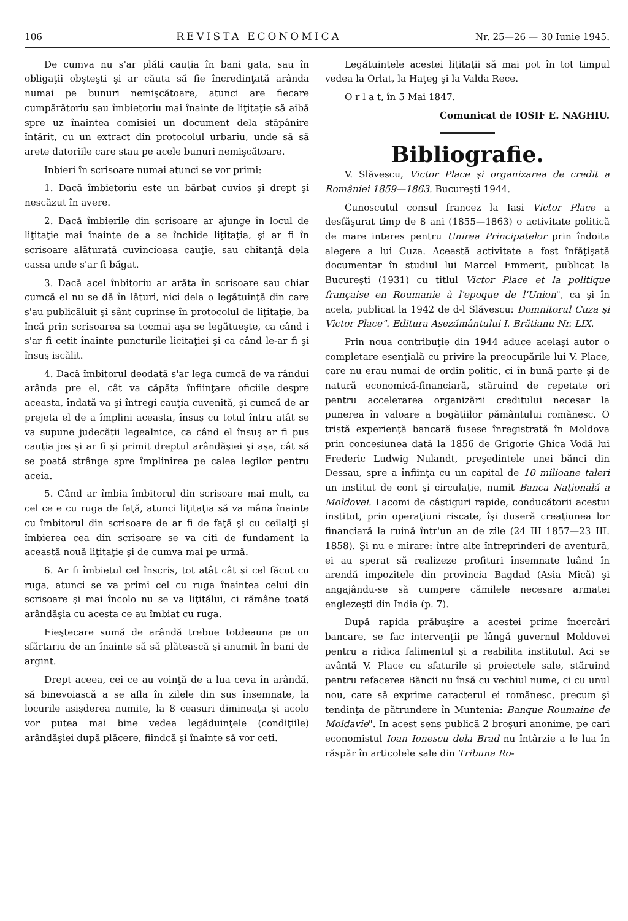106 REVISTA ECONOMICA Nr. 25—26 — 30 Iunie 1945.
De cumva nu s'ar plăti cauţia în bani gata, sau în obligaţii obşteşti şi ar căuta să fie încredinţată arânda numai pe bunuri nemişcătoare, atunci are fiecare cumpărătoriu sau îmbietoriu mai înainte de liţitaţie să aibă spre uz înaintea comisiei un document dela stăpânire întărit, cu un extract din protocolul urbariu, unde să să arete datoriile care stau pe acele bunuri nemişcătoare.
Inbieri în scrisoare numai atunci se vor primi:
1. Dacă îmbietoriu este un bărbat cuvios şi drept şi nescăzut în avere.
2. Dacă îmbierile din scrisoare ar ajunge în locul de liţitaţie mai înainte de a se închide liţitaţia, şi ar fi în scrisoare alăturată cuvincioasa cauţie, sau chitanţă dela cassa unde s'ar fi băgat.
3. Dacă acel înbitoriu ar arăta în scrisoare sau chiar cumcă el nu se dă în lături, nici dela o legătuinţă din care s'au publicăluit şi sânt cuprinse în protocolul de liţitaţie, ba încă prin scrisoarea sa tocmai aşa se legătueşte, ca când i s'ar fi cetit înainte puncturile licitaţiei şi ca când le-ar fi şi însuş iscălit.
4. Dacă îmbitorul deodată s'ar lega cumcă de va rândui arânda pre el, cât va căpăta înfiinţare oficiile despre aceasta, îndată va şi întregi cauţia cuvenită, şi cumcă de ar prejeta el de a împlini aceasta, însuş cu totul întru atât se va supune judecăţii legealnice, ca când el însuş ar fi pus cauţia jos şi ar fi şi primit dreptul arândăşiei şi aşa, cât să se poată strânge spre împlinirea pe calea legilor pentru aceia.
5. Când ar îmbia îmbitorul din scrisoare mai mult, ca cel ce e cu ruga de faţă, atunci liţitaţia să va mâna înainte cu îmbitorul din scrisoare de ar fi de faţă şi cu ceilalţi şi îmbierea cea din scrisoare se va citi de fundament la această nouă liţitaţie şi de cumva mai pe urmă.
6. Ar fi îmbietul cel înscris, tot atât cât şi cel făcut cu ruga, atunci se va primi cel cu ruga înaintea celui din scrisoare şi mai încolo nu se va liţitălui, ci rămâne toată arândăşia cu acesta ce au îmbiat cu ruga.
Fieştecare sumă de arândă trebue totdeauna pe un sfărtariu de an înainte să să plătească şi anumit în bani de argint.
Drept aceea, cei ce au voinţă de a lua ceva în arândă, să binevoiască a se afla în zilele din sus însemnate, la locurile asişderea numite, la 8 ceasuri dimineaţa şi acolo vor putea mai bine vedea legăduinţele (condiţiile) arândăşiei după plăcere, fiindcă şi înainte să vor ceti.
Legătuinţele acestei liţitaţii să mai pot în tot timpul vedea la Orlat, la Haţeg şi la Valda Rece.
O r l a t, în 5 Mai 1847.
Comunicat de IOSIF E. NAGHIU.
Bibliografie.
V. Slăvescu, Victor Place şi organizarea de credit a României 1859—1863. Bucureşti 1944.
Cunoscutul consul francez la Iaşi Victor Place a desfăşurat timp de 8 ani (1855—1863) o activitate politică de mare interes pentru Unirea Principatelor prin îndoita alegere a lui Cuza. Această activitate a fost înfăţişată documentar în studiul lui Marcel Emmerit, publicat la Bucureşti (1931) cu titlul Victor Place et la politique française en Roumanie à l'epoque de l'Union", ca şi în acela, publicat la 1942 de d-l Slăvescu: Domnitorul Cuza şi Victor Place". Editura Aşezământului I. Brătianu Nr. LIX.
Prin noua contribuţie din 1944 aduce acelaşi autor o completare esenţială cu privire la preocupările lui V. Place, care nu erau numai de ordin politic, ci în bună parte şi de natură economică-financiară, stăruind de repetate ori pentru accelerarea organizării creditului necesar la punerea în valoare a bogăţiilor pământului romănesc. O tristă experienţă bancară fusese înregistrată în Moldova prin concesiunea dată la 1856 de Grigorie Ghica Vodă lui Frederic Ludwig Nulandt, preşedintele unei bănci din Dessau, spre a înfiinţa cu un capital de 10 milioane taleri un institut de cont şi circulaţie, numit Banca Naţională a Moldovei. Lacomi de câştiguri rapide, conducătorii acestui institut, prin operaţiuni riscate, îşi duseră creaţiunea lor financiară la ruină într'un an de zile (24 III 1857—23 III. 1858). Şi nu e mirare: între alte întreprinderi de aventură, ei au sperat să realizeze profituri însemnate luând în arendă impozitele din provincia Bagdad (Asia Mică) şi angajându-se să cumpere cămilele necesare armatei englezeşti din India (p. 7).
După rapida prăbuşire a acestei prime încercări bancare, se fac intervenţii pe lângă guvernul Moldovei pentru a ridica falimentul şi a reabilita institutul. Aci se avântă V. Place cu sfaturile şi proiectele sale, stăruind pentru refacerea Băncii nu însă cu vechiul nume, ci cu unul nou, care să exprime caracterul ei romănesc, precum şi tendinţa de pătrundere în Muntenia: Banque Roumaine de Moldavie". In acest sens publică 2 broşuri anonime, pe cari economistul Ioan Ionescu dela Brad nu întârzie a le lua în răspăr în articolele sale din Tribuna Ro-